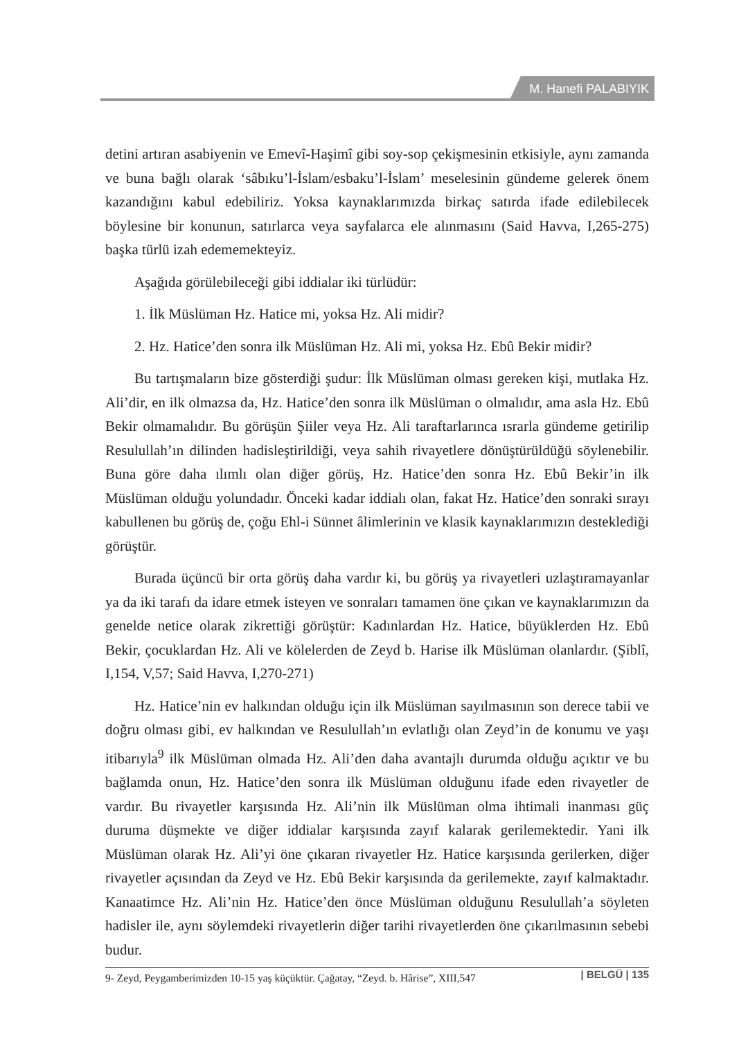M. Hanefi PALABIYIK
detini artıran asabiyenin ve Emevî-Haşimî gibi soy-sop çekişmesinin etkisiyle, aynı zamanda ve buna bağlı olarak ‘sâbıku’l-İslam/esbaku’l-İslam’ meselesinin gündeme gelerek önem kazandığını kabul edebiliriz. Yoksa kaynaklarımızda birkaç satırda ifade edilebilecek böylesine bir konunun, satırlarca veya sayfalarca ele alınmasını (Said Havva, I,265-275) başka türlü izah edememekteyiz.
Aşağıda görülebileceği gibi iddialar iki türlüdür:
1. İlk Müslüman Hz. Hatice mi, yoksa Hz. Ali midir?
2. Hz. Hatice’den sonra ilk Müslüman Hz. Ali mi, yoksa Hz. Ebû Bekir midir?
Bu tartışmaların bize gösterdiği şudur: İlk Müslüman olması gereken kişi, mutlaka Hz. Ali’dir, en ilk olmazsa da, Hz. Hatice’den sonra ilk Müslüman o olmalıdır, ama asla Hz. Ebû Bekir olmamalıdır. Bu görüşün Şiiler veya Hz. Ali taraftarlarınca ısrarla gündeme getirilip Resulullah’ın dilinden hadisleştirildiği, veya sahih rivayetlere dönüştürüldüğü söylenebilir. Buna göre daha ılımlı olan diğer görüş, Hz. Hatice’den sonra Hz. Ebû Bekir’in ilk Müslüman olduğu yolundadır. Önceki kadar iddialı olan, fakat Hz. Hatice’den sonraki sırayı kabullenen bu görüş de, çoğu Ehl-i Sünnet âlimlerinin ve klasik kaynaklarımızın desteklediği görüştür.
Burada üçüncü bir orta görüş daha vardır ki, bu görüş ya rivayetleri uzlaştıramayanlar ya da iki tarafı da idare etmek isteyen ve sonraları tamamen öne çıkan ve kaynaklarımızın da genelde netice olarak zikrettiği görüştür: Kadınlardan Hz. Hatice, büyüklerden Hz. Ebû Bekir, çocuklardan Hz. Ali ve kölelerden de Zeyd b. Harise ilk Müslüman olanlardır. (Şiblî, I,154, V,57; Said Havva, I,270-271)
Hz. Hatice’nin ev halkından olduğu için ilk Müslüman sayılmasının son derece tabii ve doğru olması gibi, ev halkından ve Resulullah’ın evlatlığı olan Zeyd’in de konumu ve yaşı itibarıyla<sup>9</sup> ilk Müslüman olmada Hz. Ali’den daha avantajlı durumda olduğu açıktır ve bu bağlamda onun, Hz. Hatice’den sonra ilk Müslüman olduğunu ifade eden rivayetler de vardır. Bu rivayetler karşısında Hz. Ali’nin ilk Müslüman olma ihtimali inanması güç duruma düşmekte ve diğer iddialar karşısında zayıf kalarak gerilemektedir. Yani ilk Müslüman olarak Hz. Ali’yi öne çıkaran rivayetler Hz. Hatice karşısında gerilerken, diğer rivayetler açısından da Zeyd ve Hz. Ebû Bekir karşısında da gerilemekte, zayıf kalmaktadır. Kanaatimce Hz. Ali’nin Hz. Hatice’den önce Müslüman olduğunu Resulullah’a söyleten hadisler ile, aynı söylemdeki rivayetlerin diğer tarihi rivayetlerden öne çıkarılmasının sebebi budur.
9- Zeyd, Peygamberimizden 10-15 yaş küçüktür. Çağatay, “Zeyd. b. Hârise”, XIII,547
| BELGÜ | 135